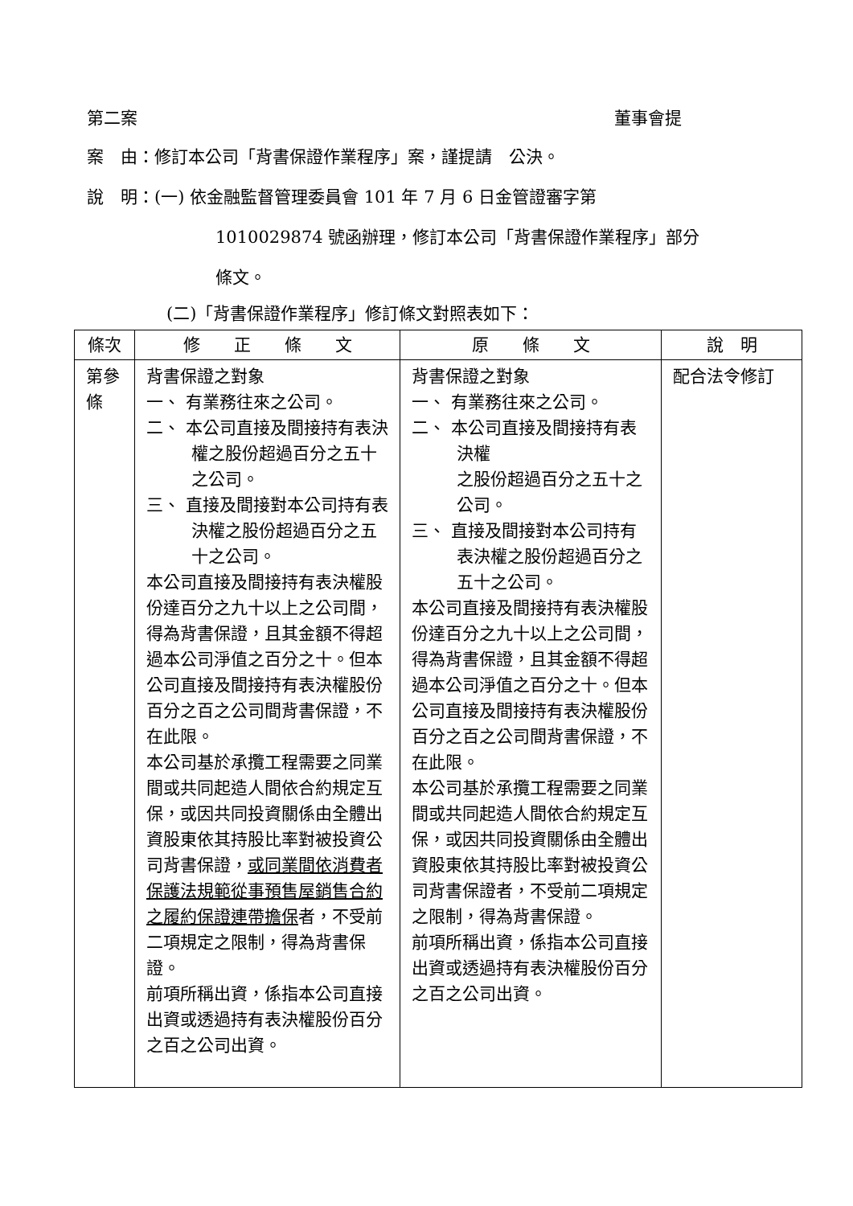第二案 董事會提
案　由：修訂本公司「背書保證作業程序」案，謹提請　公決。
說　明：(一) 依金融監督管理委員會 101 年 7 月 6 日金管證審字第
1010029874 號函辦理，修訂本公司「背書保證作業程序」部分
條文。
(二)「背書保證作業程序」修訂條文對照表如下：
| 條次 | 修 正 條 文 | 原 條 文 | 說 明 |
| --- | --- | --- | --- |
| 第參條 | 背書保證之對象 一、 有業務往來之公司。 二、 本公司直接及間接持有表決權之股份超過百分之五十之公司。 三、 直接及間接對本公司持有表決權之股份超過百分之五十之公司。 本公司直接及間接持有表決權股份達百分之九十以上之公司間，得為背書保證，且其金額不得超過本公司淨值之百分之十。但本公司直接及間接持有表決權股份百分之百之公司間背書保證，不在此限。 本公司基於承攬工程需要之同業間或共同起造人間依合約規定互保，或因共同投資關係由全體出資股東依其持股比率對被投資公司背書保證， 或同業間依消費者保護法規範從事預售屋銷售合約之履約保證連帶擔保 者，不受前二項規定之限制，得為背書保證。 前項所稱出資，係指本公司直接出資或透過持有表決權股份百分之百之公司出資。 | 背書保證之對象 一、 有業務往來之公司。 二、 本公司直接及間接持有表決權 之股份超過百分之五十之公司。 三、 直接及間接對本公司持有表決權之股份超過百分之五十之公司。 本公司直接及間接持有表決權股份達百分之九十以上之公司間，得為背書保證，且其金額不得超過本公司淨值之百分之十。但本公司直接及間接持有表決權股份百分之百之公司間背書保證，不在此限。 本公司基於承攬工程需要之同業間或共同起造人間依合約規定互保，或因共同投資關係由全體出資股東依其持股比率對被投資公司背書保證者，不受前二項規定之限制，得為背書保證。 前項所稱出資，係指本公司直接出資或透過持有表決權股份百分之百之公司出資。 | 配合法令修訂 |